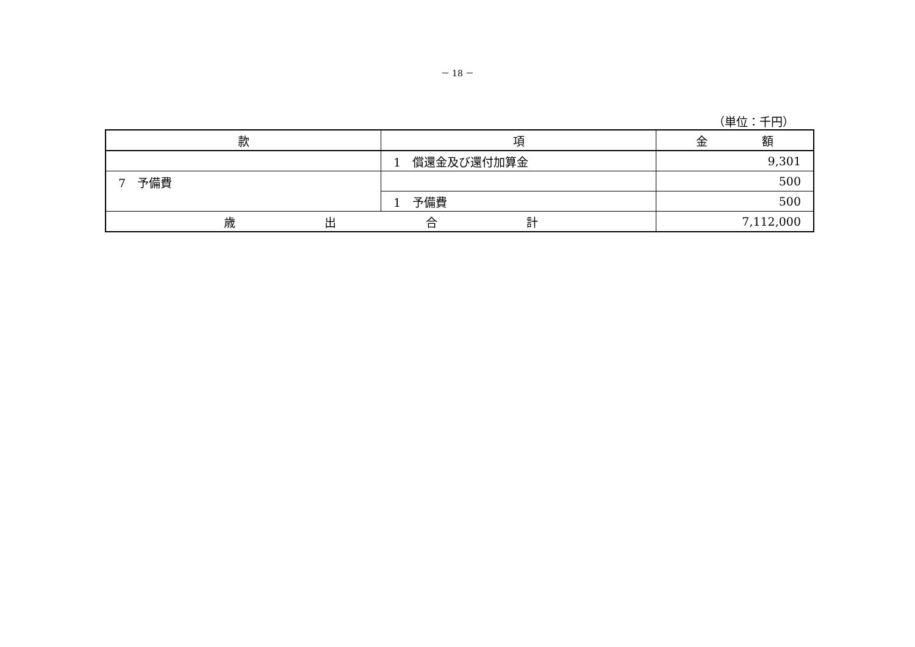－ 18 －
（単位：千円）
| 款 | 項 | 金 額 |
| --- | --- | --- |
| | 1 償還金及び還付加算金 | 9,301 |
| 7 予備費 | | 500 |
| | 1 予備費 | 500 |
| 歳 出 合 計 | | 7,112,000 |